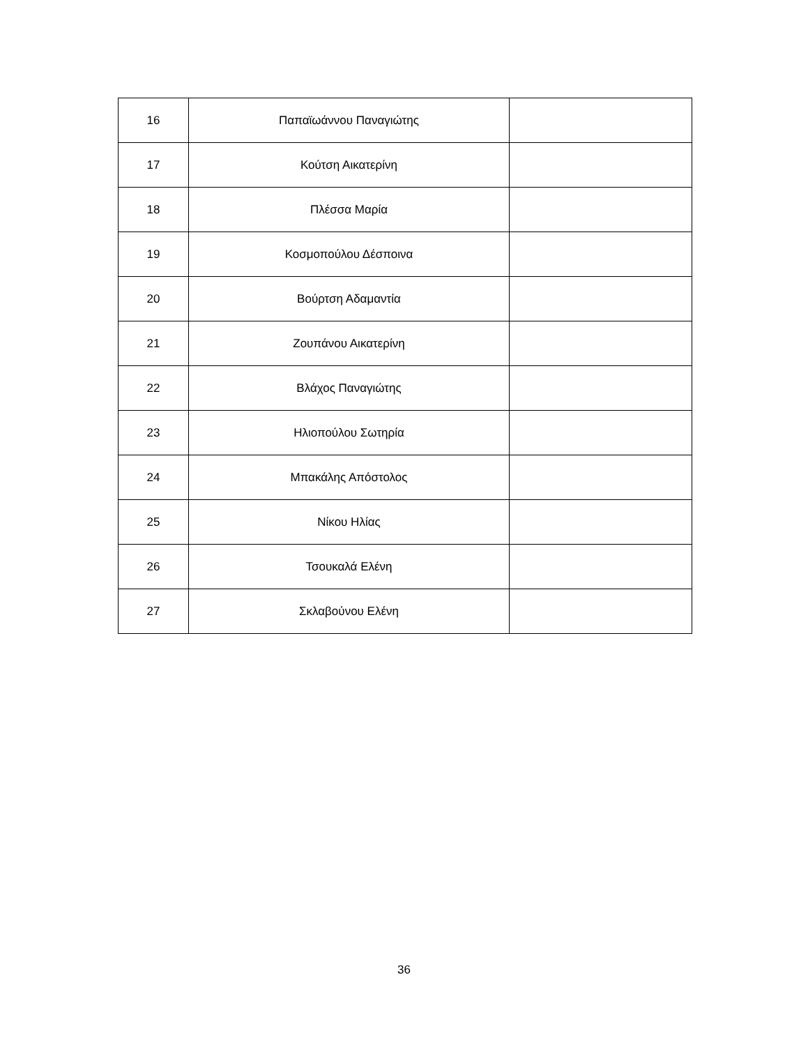| 16 | Παπαϊωάννου Παναγιώτης | |
| 17 | Κούτση Αικατερίνη | |
| 18 | Πλέσσα Μαρία | |
| 19 | Κοσμοπούλου Δέσποινα | |
| 20 | Βούρτση Αδαμαντία | |
| 21 | Ζουπάνου Αικατερίνη | |
| 22 | Βλάχος Παναγιώτης | |
| 23 | Ηλιοπούλου Σωτηρία | |
| 24 | Μπακάλης Απόστολος | |
| 25 | Νίκου Ηλίας | |
| 26 | Τσουκαλά Ελένη | |
| 27 | Σκλαβούνου Ελένη | |
36